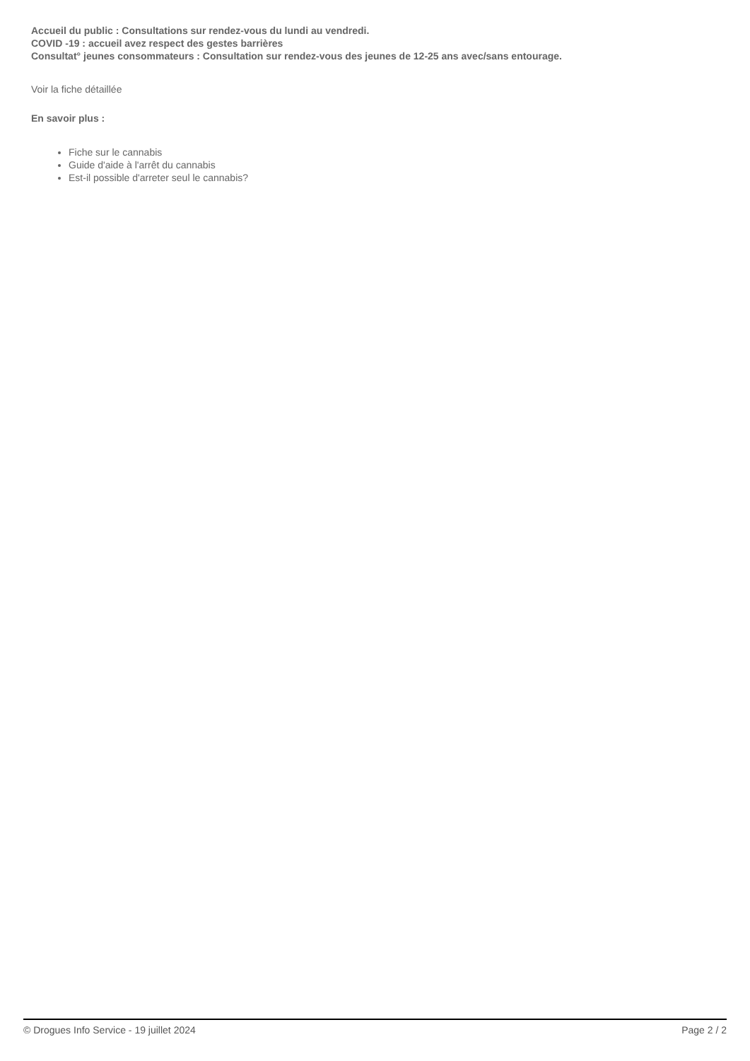Accueil du public : Consultations sur rendez-vous du lundi au vendredi.
COVID -19 : accueil avez respect des gestes barrières
Consultat° jeunes consommateurs : Consultation sur rendez-vous des jeunes de 12-25 ans avec/sans entourage.
Voir la fiche détaillée
En savoir plus :
Fiche sur le cannabis
Guide d'aide à l'arrêt du cannabis
Est-il possible d'arreter seul le cannabis?
© Drogues Info Service - 19 juillet 2024 Page 2 / 2